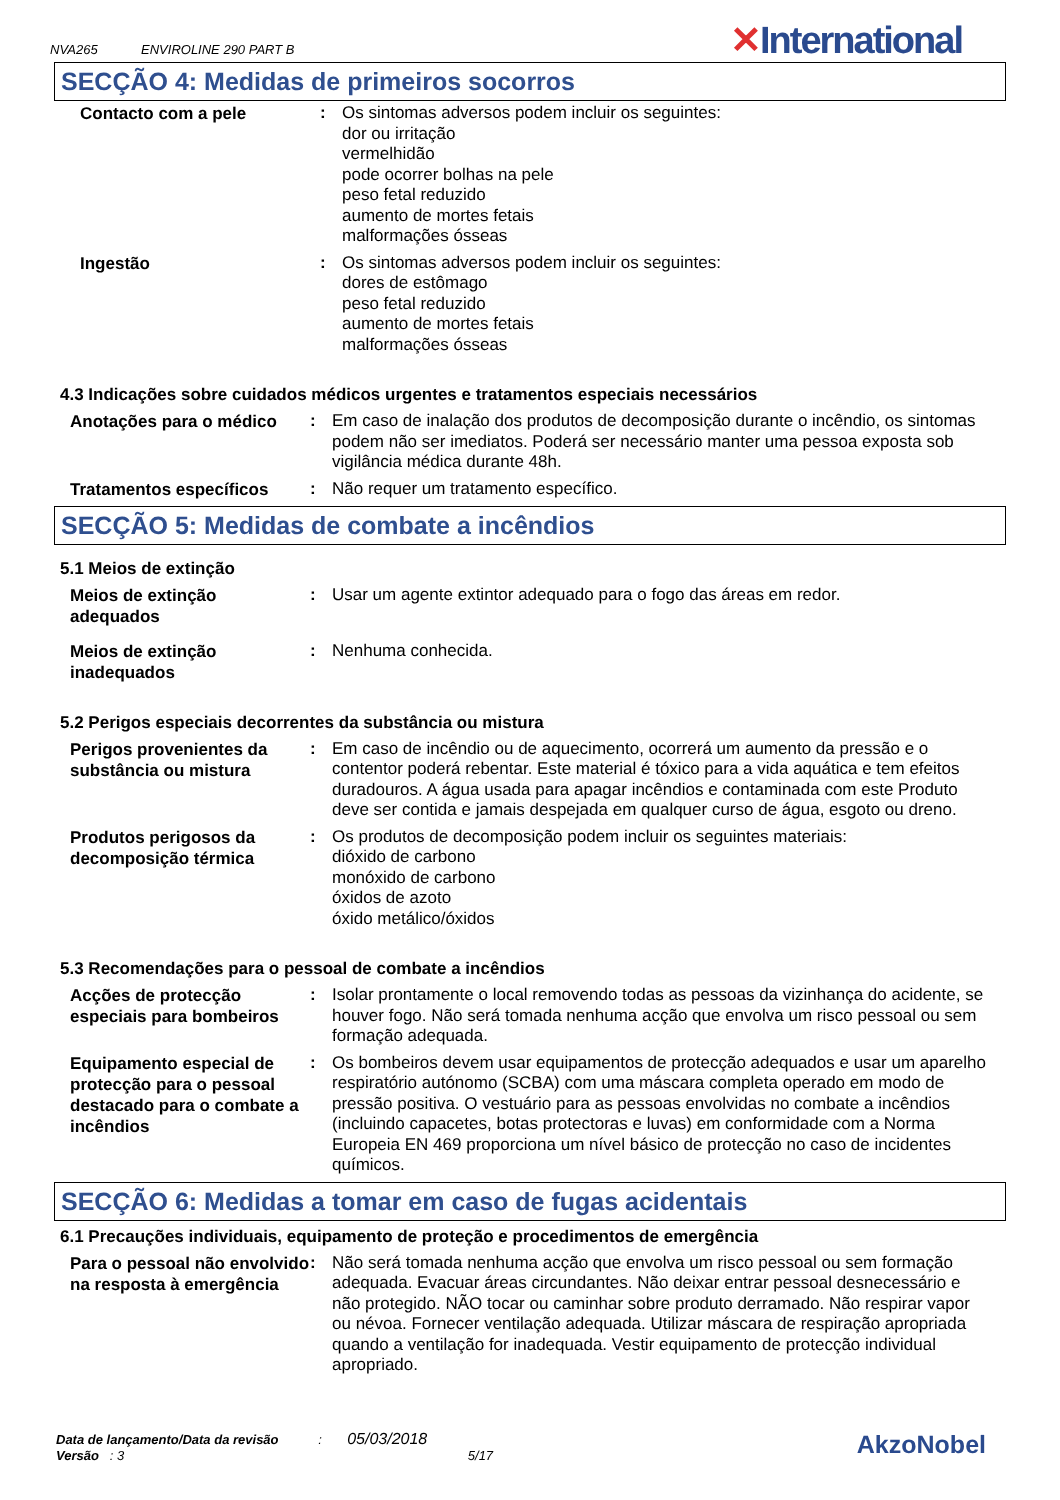NVA265 ENVIROLINE 290 PART B
✕International
SECÇÃO 4: Medidas de primeiros socorros
Contacto com a pele
:
Os sintomas adversos podem incluir os seguintes:
dor ou irritação
vermelhidão
pode ocorrer bolhas na pele
peso fetal reduzido
aumento de mortes fetais
malformações ósseas
Ingestão
:
Os sintomas adversos podem incluir os seguintes:
dores de estômago
peso fetal reduzido
aumento de mortes fetais
malformações ósseas
4.3 Indicações sobre cuidados médicos urgentes e tratamentos especiais necessários
Anotações para o médico
:
Em caso de inalação dos produtos de decomposição durante o incêndio, os sintomas podem não ser imediatos. Poderá ser necessário manter uma pessoa exposta sob vigilância médica durante 48h.
Tratamentos específicos
:
Não requer um tratamento específico.
SECÇÃO 5: Medidas de combate a incêndios
5.1 Meios de extinção
Meios de extinção adequados
:
Usar um agente extintor adequado para o fogo das áreas em redor.
Meios de extinção inadequados
:
Nenhuma conhecida.
5.2 Perigos especiais decorrentes da substância ou mistura
Perigos provenientes da substância ou mistura
:
Em caso de incêndio ou de aquecimento, ocorrerá um aumento da pressão e o contentor poderá rebentar. Este material é tóxico para a vida aquática e tem efeitos duradouros. A água usada para apagar incêndios e contaminada com este Produto deve ser contida e jamais despejada em qualquer curso de água, esgoto ou dreno.
Produtos perigosos da decomposição térmica
:
Os produtos de decomposição podem incluir os seguintes materiais:
dióxido de carbono
monóxido de carbono
óxidos de azoto
óxido metálico/óxidos
5.3 Recomendações para o pessoal de combate a incêndios
Acções de protecção especiais para bombeiros
:
Isolar prontamente o local removendo todas as pessoas da vizinhança do acidente, se houver fogo. Não será tomada nenhuma acção que envolva um risco pessoal ou sem formação adequada.
Equipamento especial de protecção para o pessoal destacado para o combate a incêndios
:
Os bombeiros devem usar equipamentos de protecção adequados e usar um aparelho respiratório autónomo (SCBA) com uma máscara completa operado em modo de pressão positiva. O vestuário para as pessoas envolvidas no combate a incêndios (incluindo capacetes, botas protectoras e luvas) em conformidade com a Norma Europeia EN 469 proporciona um nível básico de protecção no caso de incidentes químicos.
SECÇÃO 6: Medidas a tomar em caso de fugas acidentais
6.1 Precauções individuais, equipamento de proteção e procedimentos de emergência
Para o pessoal não envolvido na resposta à emergência
:
Não será tomada nenhuma acção que envolva um risco pessoal ou sem formação adequada. Evacuar áreas circundantes. Não deixar entrar pessoal desnecessário e não protegido. NÃO tocar ou caminhar sobre produto derramado. Não respirar vapor ou névoa. Fornecer ventilação adequada. Utilizar máscara de respiração apropriada quando a ventilação for inadequada. Vestir equipamento de protecção individual apropriado.
Data de lançamento/Data da revisão : 05/03/2018
Versão : 3 5/17
AkzoNobel